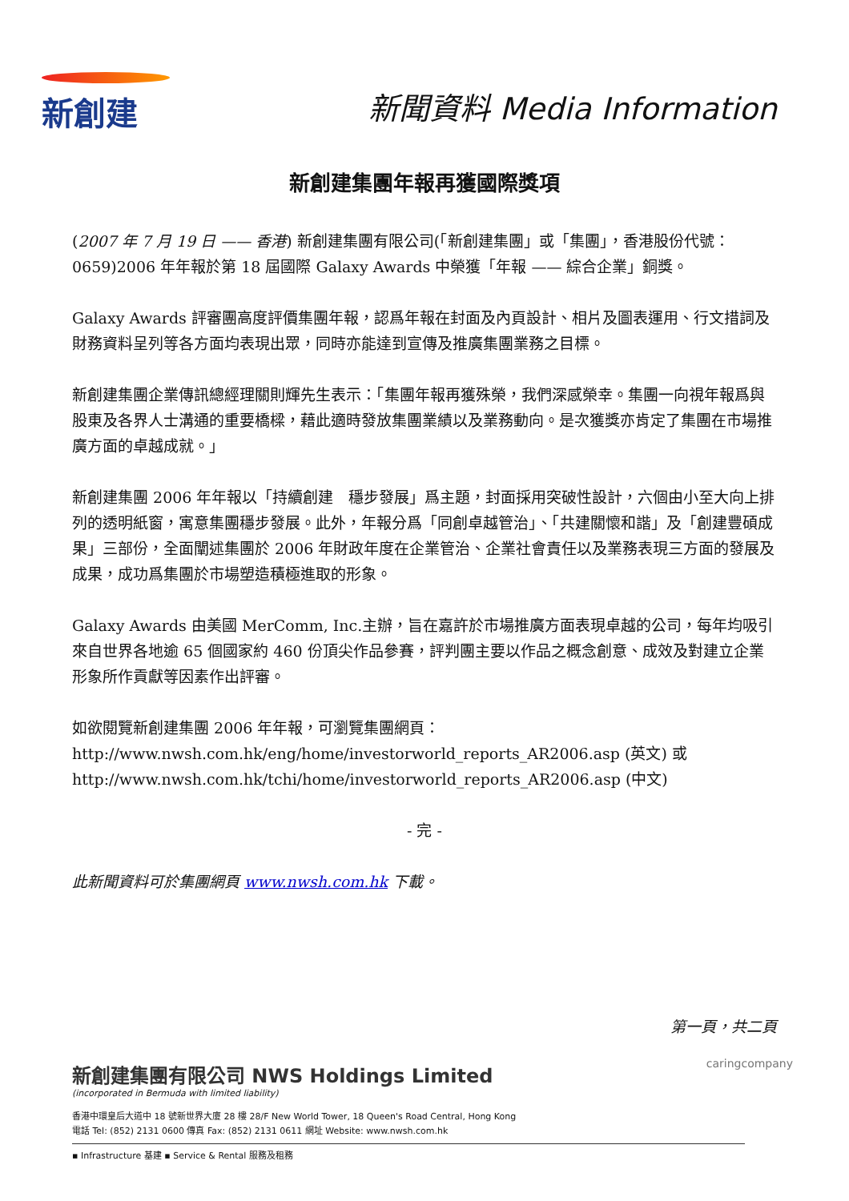新創建
新聞資料 Media Information
新創建集團年報再獲國際獎項
(2007 年 7 月 19 日 —— 香港) 新創建集團有限公司(「新創建集團」或「集團」，香港股份代號：0659)2006 年年報於第 18 屆國際 Galaxy Awards 中榮獲「年報 —— 綜合企業」銅獎。
Galaxy Awards 評審團高度評價集團年報，認爲年報在封面及內頁設計、相片及圖表運用、行文措詞及財務資料呈列等各方面均表現出眾，同時亦能達到宣傳及推廣集團業務之目標。
新創建集團企業傳訊總經理關則輝先生表示：「集團年報再獲殊榮，我們深感榮幸。集團一向視年報爲與股東及各界人士溝通的重要橋樑，藉此適時發放集團業績以及業務動向。是次獲獎亦肯定了集團在市場推廣方面的卓越成就。」
新創建集團 2006 年年報以「持續創建　穩步發展」爲主題，封面採用突破性設計，六個由小至大向上排列的透明紙窗，寓意集團穩步發展。此外，年報分爲「同創卓越管治」、「共建關懷和諧」及「創建豐碩成果」三部份，全面闡述集團於 2006 年財政年度在企業管治、企業社會責任以及業務表現三方面的發展及成果，成功爲集團於市場塑造積極進取的形象。
Galaxy Awards 由美國 MerComm, Inc.主辦，旨在嘉許於市場推廣方面表現卓越的公司，每年均吸引來自世界各地逾 65 個國家約 460 份頂尖作品參賽，評判團主要以作品之概念創意、成效及對建立企業形象所作貢獻等因素作出評審。
如欲閱覽新創建集團 2006 年年報，可瀏覽集團網頁：
http://www.nwsh.com.hk/eng/home/investorworld_reports_AR2006.asp (英文) 或
http://www.nwsh.com.hk/tchi/home/investorworld_reports_AR2006.asp (中文)
- 完 -
此新聞資料可於集團網頁 www.nwsh.com.hk 下載。
第一頁，共二頁
新創建集團有限公司 NWS Holdings Limited
(incorporated in Bermuda with limited liability)
香港中環皇后大道中 18 號新世界大廈 28 樓 28/F New World Tower, 18 Queen's Road Central, Hong Kong
電話 Tel: (852) 2131 0600 傳真 Fax: (852) 2131 0611 網址 Website: www.nwsh.com.hk
▪ Infrastructure 基建 ▪ Service & Rental 服務及租務
caringcompany